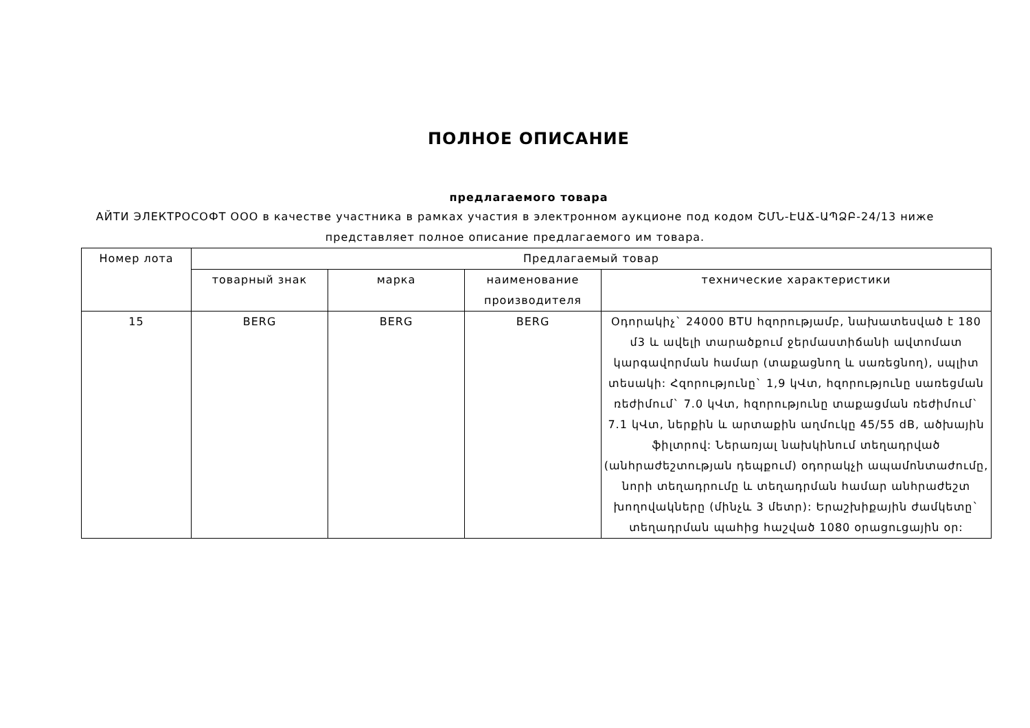ПОЛНОЕ ОПИСАНИЕ
предлагаемого товара
АЙТИ ЭЛЕКТРОСОФТ ООО в качестве участника в рамках участия в электронном аукционе под кодом ՇՄՆ-ԷԱՃ-ԱՊՁԲ-24/13 ниже представляет полное описание предлагаемого им товара.
| Номер лота | Предлагаемый товар | | | |
| --- | --- | --- | --- | --- |
| | товарный знак | марка | наименование производителя | технические характеристики |
| 15 | BERG | BERG | BERG | Օդորակիչ` 24000 BTU հզորությամբ, նախատեսված է 180 մ3 և ավելի տարածքում ջերմաստիճանի ավտոմատ կարգավորման համար (տաքացնող և սառեցնող), սպլիտ տեսակի: Հզորությունը` 1,9 կՎտ, հզորությունը սառեցման ռեժիմում` 7.0 կՎտ, հզորությունը տաքացման ռեժիմում` 7.1 կՎտ, ներքին և արտաքին աղմուկը 45/55 dB, ածխային ֆիլտրով: Ներառյալ նախկինում տեղադրված (անհրաժեշտության դեպքում) օդորակչի ապամոնտաժումը, նորի տեղադրումը և տեղադրման համար անհրաժեշտ խողովակները (մինչև 3 մետր): Երաշխիքային ժամկետը` տեղադրման պահից հաշված 1080 օրացուցային օր: |